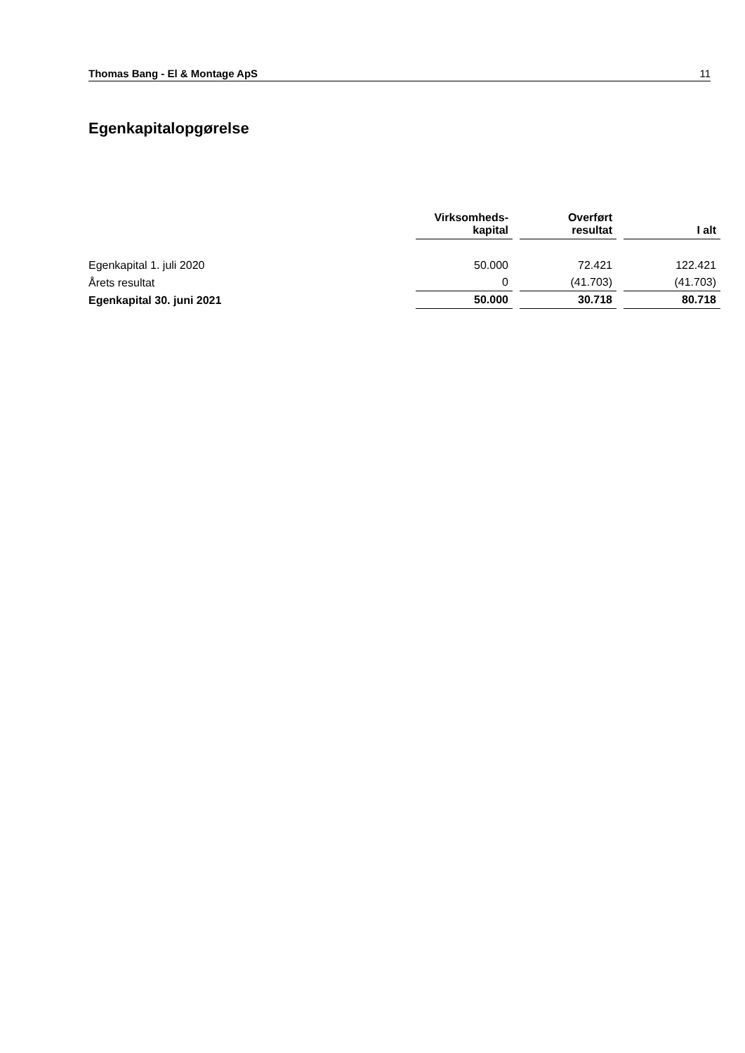Thomas Bang - El & Montage ApS 11
Egenkapitalopgørelse
| | Virksomheds- kapital | | Overført resultat | | I alt |
| --- | --- | --- | --- | --- | --- |
| Egenkapital 1. juli 2020 | 50.000 | | 72.421 | | 122.421 |
| Årets resultat | 0 | | (41.703) | | (41.703) |
| Egenkapital 30. juni 2021 | 50.000 | | 30.718 | | 80.718 |